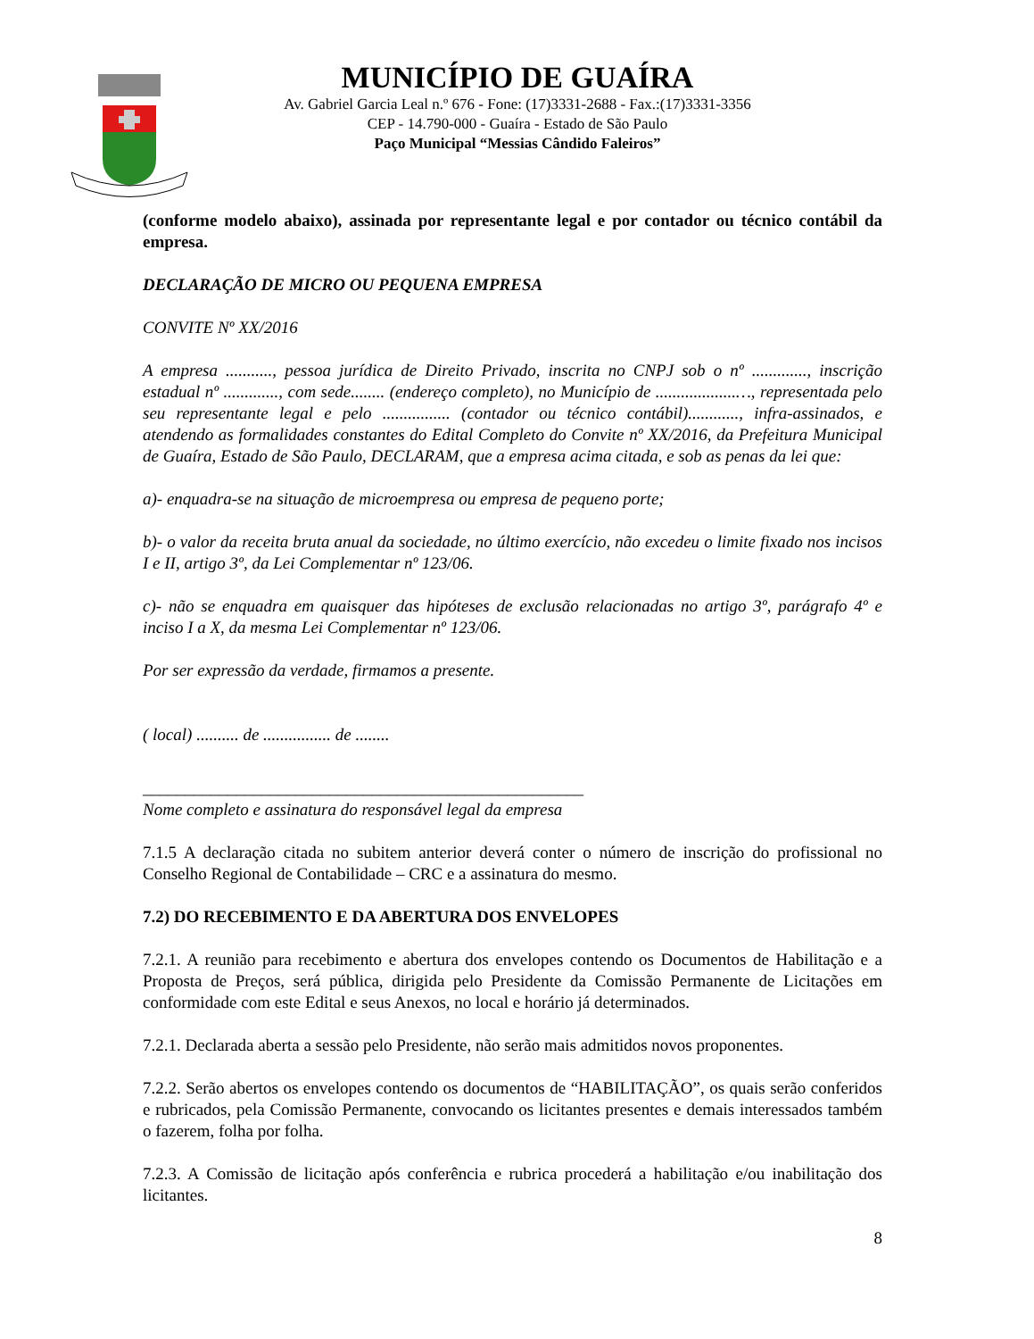MUNICÍPIO DE GUAÍRA
Av. Gabriel Garcia Leal n.º 676 - Fone: (17)3331-2688 - Fax.:(17)3331-3356
CEP - 14.790-000 - Guaíra - Estado de São Paulo
Paço Municipal “Messias Cândido Faleiros”
(conforme modelo abaixo), assinada por representante legal e por contador ou técnico contábil da empresa.
DECLARAÇÃO DE MICRO OU PEQUENA EMPRESA
CONVITE Nº XX/2016
A empresa ..........., pessoa jurídica de Direito Privado, inscrita no CNPJ sob o nº ............., inscrição estadual nº ............., com sede........ (endereço completo), no Município de ...................…, representada pelo seu representante legal e pelo ................ (contador ou técnico contábil)............, infra-assinados, e atendendo as formalidades constantes do Edital Completo do Convite nº XX/2016, da Prefeitura Municipal de Guaíra, Estado de São Paulo, DECLARAM, que a empresa acima citada, e sob as penas da lei que:
a)- enquadra-se na situação de microempresa ou empresa de pequeno porte;
b)- o valor da receita bruta anual da sociedade, no último exercício, não excedeu o limite fixado nos incisos I e II, artigo 3º, da Lei Complementar nº 123/06.
c)- não se enquadra em quaisquer das hipóteses de exclusão relacionadas no artigo 3º, parágrafo 4º e inciso I a X, da mesma Lei Complementar nº 123/06.
Por ser expressão da verdade, firmamos a presente.
( local) .......... de ................ de ........
____________________________________________________
Nome completo e assinatura do responsável legal da empresa
7.1.5 A declaração citada no subitem anterior deverá conter o número de inscrição do profissional no Conselho Regional de Contabilidade – CRC e a assinatura do mesmo.
7.2) DO RECEBIMENTO E DA ABERTURA DOS ENVELOPES
7.2.1. A reunião para recebimento e abertura dos envelopes contendo os Documentos de Habilitação e a Proposta de Preços, será pública, dirigida pelo Presidente da Comissão Permanente de Licitações em conformidade com este Edital e seus Anexos, no local e horário já determinados.
7.2.1. Declarada aberta a sessão pelo Presidente, não serão mais admitidos novos proponentes.
7.2.2. Serão abertos os envelopes contendo os documentos de “HABILITAÇÃO”, os quais serão conferidos e rubricados, pela Comissão Permanente, convocando os licitantes presentes e demais interessados também o fazerem, folha por folha.
7.2.3. A Comissão de licitação após conferência e rubrica procederá a habilitação e/ou inabilitação dos licitantes.
8